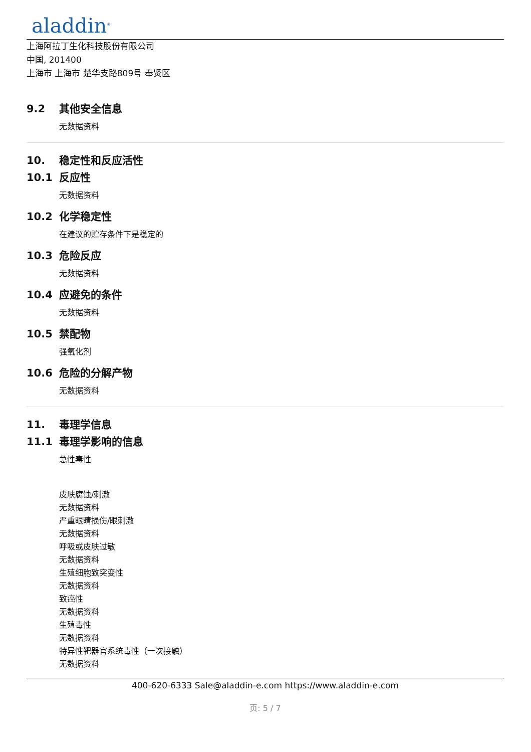aladdin<sup>®</sup>
上海阿拉丁生化科技股份有限公司
中国, 201400
上海市 上海市 楚华支路809号 奉贤区
9.2 其他安全信息
无数据资料
10. 稳定性和反应活性
10.1 反应性
无数据资料
10.2 化学稳定性
在建议的贮存条件下是稳定的
10.3 危险反应
无数据资料
10.4 应避免的条件
无数据资料
10.5 禁配物
强氧化剂
10.6 危险的分解产物
无数据资料
11. 毒理学信息
11.1 毒理学影响的信息
急性毒性
皮肤腐蚀/刺激
无数据资料
严重眼睛损伤/眼刺激
无数据资料
呼吸或皮肤过敏
无数据资料
生殖细胞致突变性
无数据资料
致癌性
无数据资料
生殖毒性
无数据资料
特异性靶器官系统毒性（一次接触）
无数据资料
400-620-6333 Sale@aladdin-e.com https://www.aladdin-e.com
页: 5 / 7